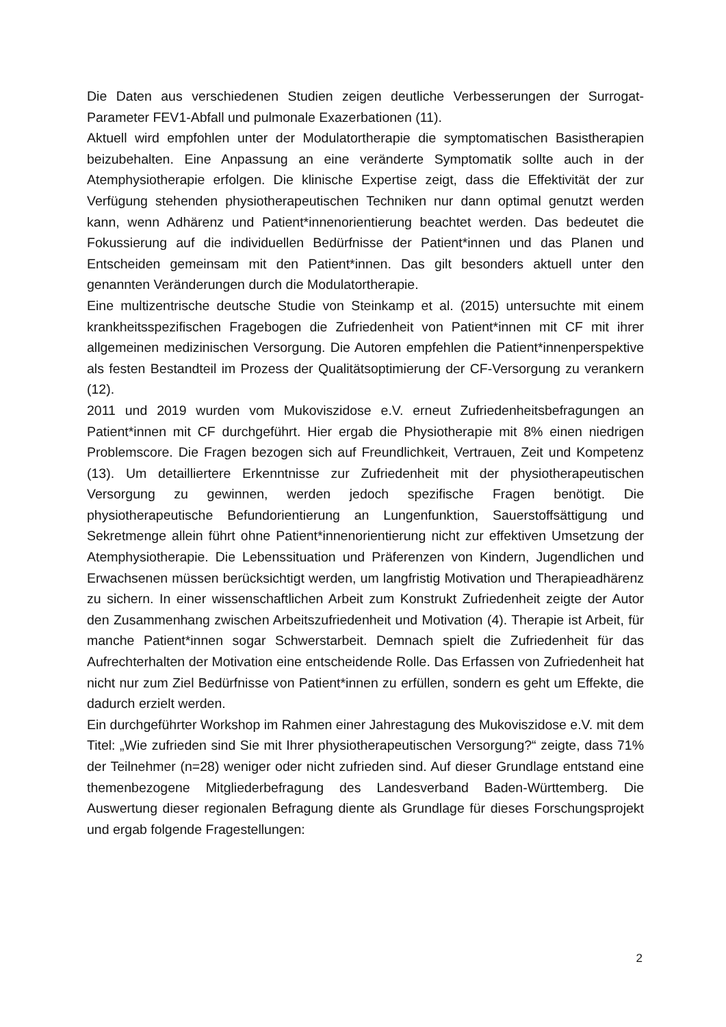Die Daten aus verschiedenen Studien zeigen deutliche Verbesserungen der Surrogat-Parameter FEV1-Abfall und pulmonale Exazerbationen (11).
Aktuell wird empfohlen unter der Modulatortherapie die symptomatischen Basistherapien beizubehalten. Eine Anpassung an eine veränderte Symptomatik sollte auch in der Atemphysiotherapie erfolgen. Die klinische Expertise zeigt, dass die Effektivität der zur Verfügung stehenden physiotherapeutischen Techniken nur dann optimal genutzt werden kann, wenn Adhärenz und Patient*innenorientierung beachtet werden. Das bedeutet die Fokussierung auf die individuellen Bedürfnisse der Patient*innen und das Planen und Entscheiden gemeinsam mit den Patient*innen. Das gilt besonders aktuell unter den genannten Veränderungen durch die Modulatortherapie.
Eine multizentrische deutsche Studie von Steinkamp et al. (2015) untersuchte mit einem krankheitsspezifischen Fragebogen die Zufriedenheit von Patient*innen mit CF mit ihrer allgemeinen medizinischen Versorgung. Die Autoren empfehlen die Patient*innenperspektive als festen Bestandteil im Prozess der Qualitätsoptimierung der CF-Versorgung zu verankern (12).
2011 und 2019 wurden vom Mukoviszidose e.V. erneut Zufriedenheitsbefragungen an Patient*innen mit CF durchgeführt. Hier ergab die Physiotherapie mit 8% einen niedrigen Problemscore. Die Fragen bezogen sich auf Freundlichkeit, Vertrauen, Zeit und Kompetenz (13). Um detailliertere Erkenntnisse zur Zufriedenheit mit der physiotherapeutischen Versorgung zu gewinnen, werden jedoch spezifische Fragen benötigt. Die physiotherapeutische Befundorientierung an Lungenfunktion, Sauerstoffsättigung und Sekretmenge allein führt ohne Patient*innenorientierung nicht zur effektiven Umsetzung der Atemphysiotherapie. Die Lebenssituation und Präferenzen von Kindern, Jugendlichen und Erwachsenen müssen berücksichtigt werden, um langfristig Motivation und Therapieadhärenz zu sichern. In einer wissenschaftlichen Arbeit zum Konstrukt Zufriedenheit zeigte der Autor den Zusammenhang zwischen Arbeitszufriedenheit und Motivation (4). Therapie ist Arbeit, für manche Patient*innen sogar Schwerstarbeit. Demnach spielt die Zufriedenheit für das Aufrechterhalten der Motivation eine entscheidende Rolle. Das Erfassen von Zufriedenheit hat nicht nur zum Ziel Bedürfnisse von Patient*innen zu erfüllen, sondern es geht um Effekte, die dadurch erzielt werden.
Ein durchgeführter Workshop im Rahmen einer Jahrestagung des Mukoviszidose e.V. mit dem Titel: „Wie zufrieden sind Sie mit Ihrer physiotherapeutischen Versorgung?“ zeigte, dass 71% der Teilnehmer (n=28) weniger oder nicht zufrieden sind. Auf dieser Grundlage entstand eine themenbezogene Mitgliederbefragung des Landesverband Baden-Württemberg. Die Auswertung dieser regionalen Befragung diente als Grundlage für dieses Forschungsprojekt und ergab folgende Fragestellungen:
2